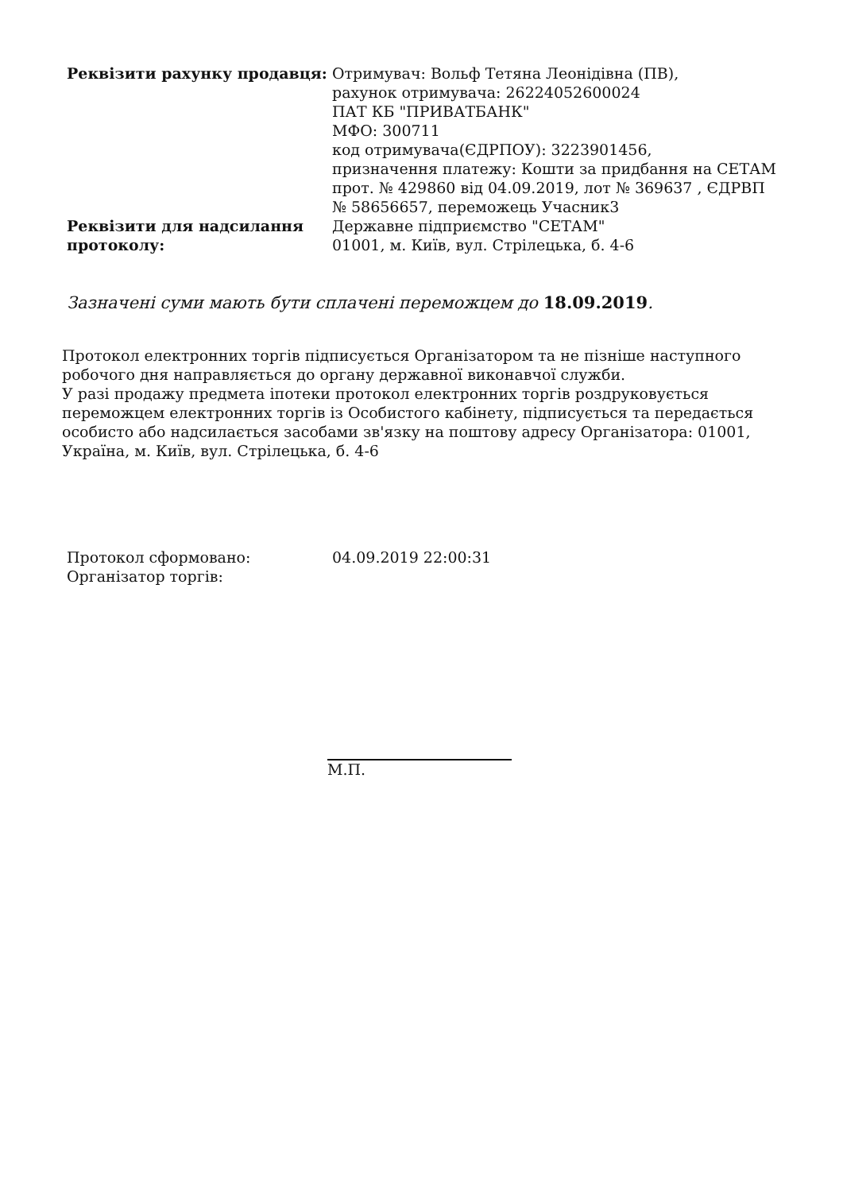| Реквізити рахунку продавця: | Отримувач: Вольф Тетяна Леонідівна (ПВ), рахунок отримувача: 26224052600024 ПАТ КБ "ПРИВАТБАНК" МФО: 300711 код отримувача(ЄДРПОУ): 3223901456, призначення платежу: Кошти за придбання на СЕТАМ прот. № 429860 від 04.09.2019, лот № 369637 , ЄДРВП № 58656657, переможець Учасник3 |
| Реквізити для надсилання протоколу: | Державне підприємство "СЕТАМ" 01001, м. Київ, вул. Стрілецька, б. 4-6 |
Зазначені суми мають бути сплачені переможцем до 18.09.2019.
Протокол електронних торгів підписується Організатором та не пізніше наступного робочого дня направляється до органу державної виконавчої служби.
У разі продажу предмета іпотеки протокол електронних торгів роздруковується переможцем електронних торгів із Особистого кабінету, підписується та передається особисто або надсилається засобами зв'язку на поштову адресу Організатора: 01001, Україна, м. Київ, вул. Стрілецька, б. 4-6
| Протокол сформовано: | 04.09.2019 22:00:31 |
| Організатор торгів: | |
М.П.